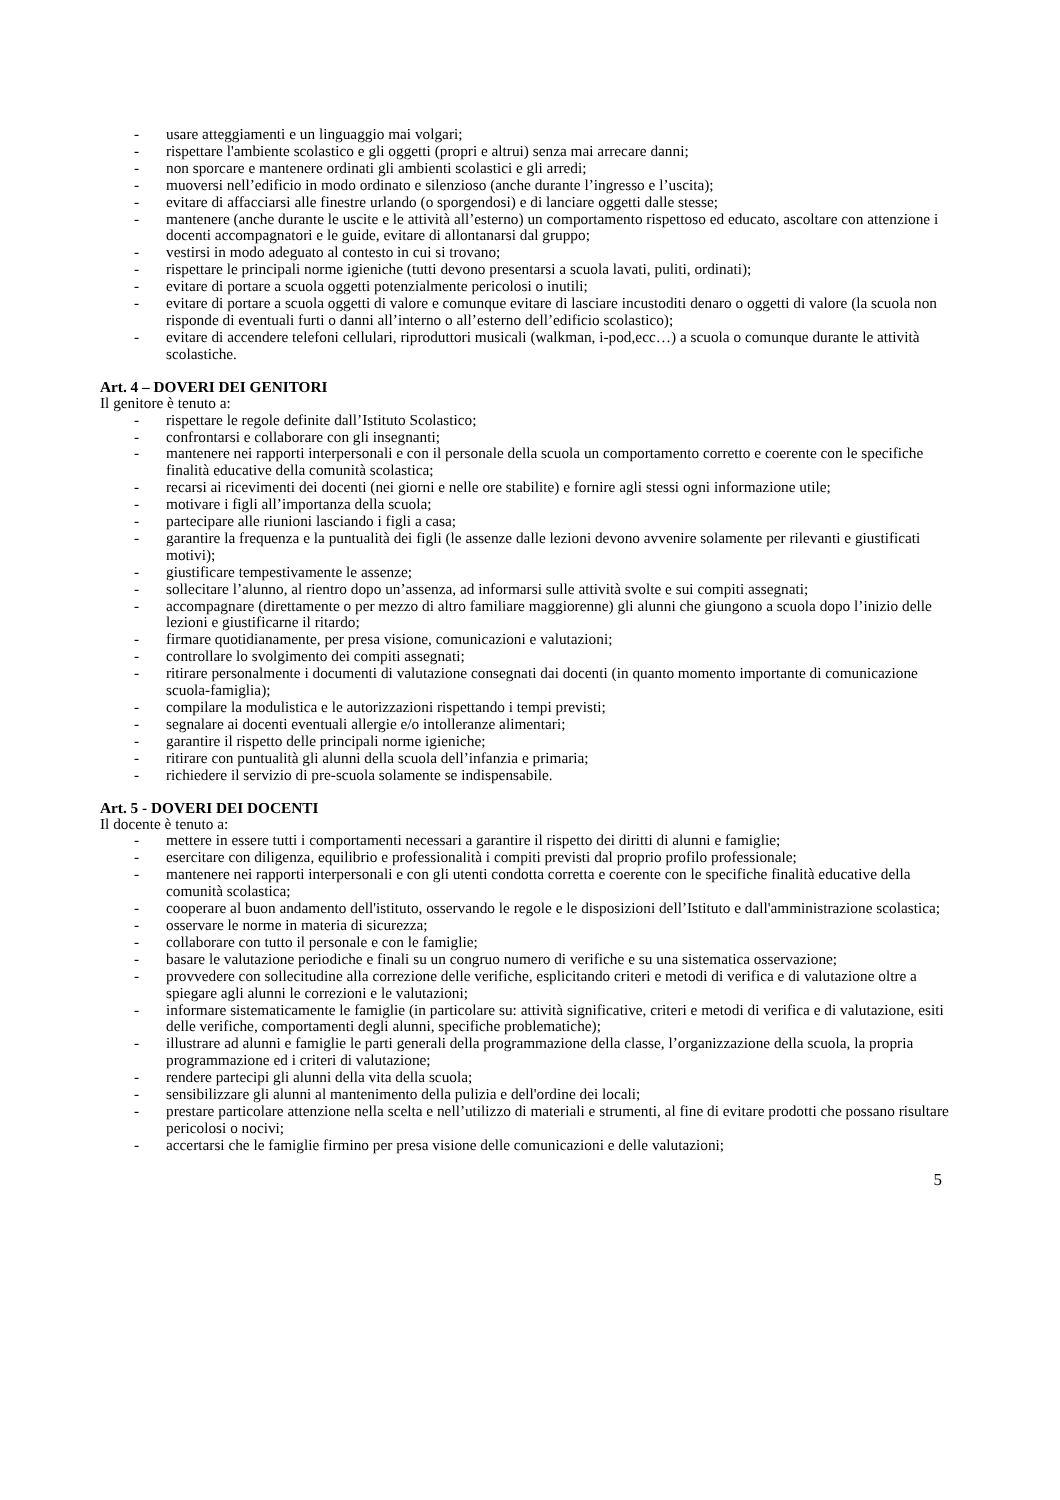- usare atteggiamenti e un linguaggio mai volgari;
- rispettare l'ambiente scolastico e gli oggetti (propri e altrui) senza mai arrecare danni;
- non sporcare e mantenere ordinati gli ambienti scolastici e gli arredi;
- muoversi nell’edificio in modo ordinato e silenzioso (anche durante l’ingresso e l’uscita);
- evitare di affacciarsi alle finestre urlando (o sporgendosi) e di lanciare oggetti dalle stesse;
- mantenere (anche durante le uscite e le attività all’esterno) un comportamento rispettoso ed educato, ascoltare con attenzione i docenti accompagnatori e le guide, evitare di allontanarsi dal gruppo;
- vestirsi in modo adeguato al contesto in cui si trovano;
- rispettare le principali norme igieniche (tutti devono presentarsi a scuola lavati, puliti, ordinati);
- evitare di portare a scuola oggetti potenzialmente pericolosi o inutili;
- evitare di portare a scuola oggetti di valore e comunque evitare di lasciare incustoditi denaro o oggetti di valore (la scuola non risponde di eventuali furti o danni all’interno o all’esterno dell’edificio scolastico);
- evitare di accendere telefoni cellulari, riproduttori musicali (walkman, i-pod,ecc…) a scuola o comunque durante le attività scolastiche.
Art. 4 – DOVERI DEI GENITORI
Il genitore è tenuto a:
- rispettare le regole definite dall’Istituto Scolastico;
- confrontarsi e collaborare con gli insegnanti;
- mantenere nei rapporti interpersonali e con il personale della scuola un comportamento corretto e coerente con le specifiche finalità educative della comunità scolastica;
- recarsi ai ricevimenti dei docenti (nei giorni e nelle ore stabilite) e fornire agli stessi ogni informazione utile;
- motivare i figli all’importanza della scuola;
- partecipare alle riunioni lasciando i figli a casa;
- garantire la frequenza e la puntualità dei figli (le assenze dalle lezioni devono avvenire solamente per rilevanti e giustificati motivi);
- giustificare tempestivamente le assenze;
- sollecitare l’alunno, al rientro dopo un’assenza, ad informarsi sulle attività svolte e sui compiti assegnati;
- accompagnare (direttamente o per mezzo di altro familiare maggiorenne) gli alunni che giungono a scuola dopo l’inizio delle lezioni e giustificarne il ritardo;
- firmare quotidianamente, per presa visione, comunicazioni e valutazioni;
- controllare lo svolgimento dei compiti assegnati;
- ritirare personalmente i documenti di valutazione consegnati dai docenti (in quanto momento importante di comunicazione scuola-famiglia);
- compilare la modulistica e le autorizzazioni rispettando i tempi previsti;
- segnalare ai docenti eventuali allergie e/o intolleranze alimentari;
- garantire il rispetto delle principali norme igieniche;
- ritirare con puntualità gli alunni della scuola dell’infanzia e primaria;
- richiedere il servizio di pre-scuola solamente se indispensabile.
Art. 5 - DOVERI DEI DOCENTI
Il docente è tenuto a:
- mettere in essere tutti i comportamenti necessari a garantire il rispetto dei diritti di alunni e famiglie;
- esercitare con diligenza, equilibrio e professionalità i compiti previsti dal proprio profilo professionale;
- mantenere nei rapporti interpersonali e con gli utenti condotta corretta e coerente con le specifiche finalità educative della comunità scolastica;
- cooperare al buon andamento dell'istituto, osservando le regole e le disposizioni dell’Istituto e dall'amministrazione scolastica;
- osservare le norme in materia di sicurezza;
- collaborare con tutto il personale e con le famiglie;
- basare le valutazione periodiche e finali su un congruo numero di verifiche e su una sistematica osservazione;
- provvedere con sollecitudine alla correzione delle verifiche, esplicitando criteri e metodi di verifica e di valutazione oltre a spiegare agli alunni le correzioni e le valutazioni;
- informare sistematicamente le famiglie (in particolare su: attività significative, criteri e metodi di verifica e di valutazione, esiti delle verifiche, comportamenti degli alunni, specifiche problematiche);
- illustrare ad alunni e famiglie le parti generali della programmazione della classe, l’organizzazione della scuola, la propria programmazione ed i criteri di valutazione;
- rendere partecipi gli alunni della vita della scuola;
- sensibilizzare gli alunni al mantenimento della pulizia e dell'ordine dei locali;
- prestare particolare attenzione nella scelta e nell’utilizzo di materiali e strumenti, al fine di evitare prodotti che possano risultare pericolosi o nocivi;
- accertarsi che le famiglie firmino per presa visione delle comunicazioni e delle valutazioni;
5